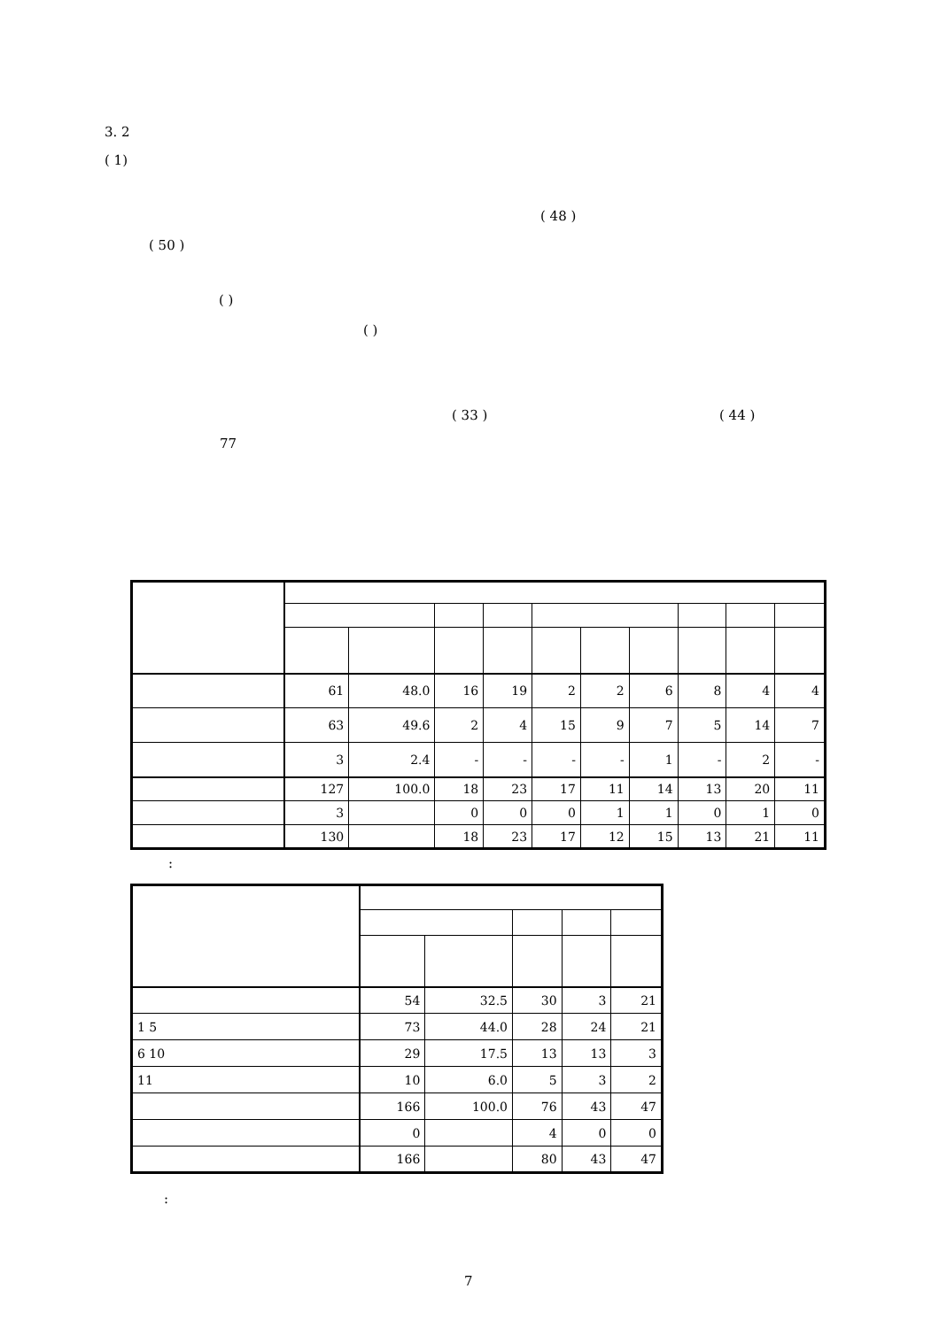3. 2
( 1)
( 48 )
( 50 )
( )
( )
( 33 ) ( 44 )
77
| | 61 | 48.0 | 16 | 19 | 2 | 2 | 6 | 8 | 4 | 4 |
| | 63 | 49.6 | 2 | 4 | 15 | 9 | 7 | 5 | 14 | 7 |
| | 3 | 2.4 | - | - | - | - | 1 | - | 2 | - |
| | 127 | 100.0 | 18 | 23 | 17 | 11 | 14 | 13 | 20 | 11 |
| | 3 | | 0 | 0 | 0 | 1 | 1 | 0 | 1 | 0 |
| | 130 | | 18 | 23 | 17 | 12 | 15 | 13 | 21 | 11 |
:
| | 54 | 32.5 | 30 | 3 | 21 |
| 1 5 | 73 | 44.0 | 28 | 24 | 21 |
| 6 10 | 29 | 17.5 | 13 | 13 | 3 |
| 11 | 10 | 6.0 | 5 | 3 | 2 |
| | 166 | 100.0 | 76 | 43 | 47 |
| | 0 | | 4 | 0 | 0 |
| | 166 | | 80 | 43 | 47 |
:
7